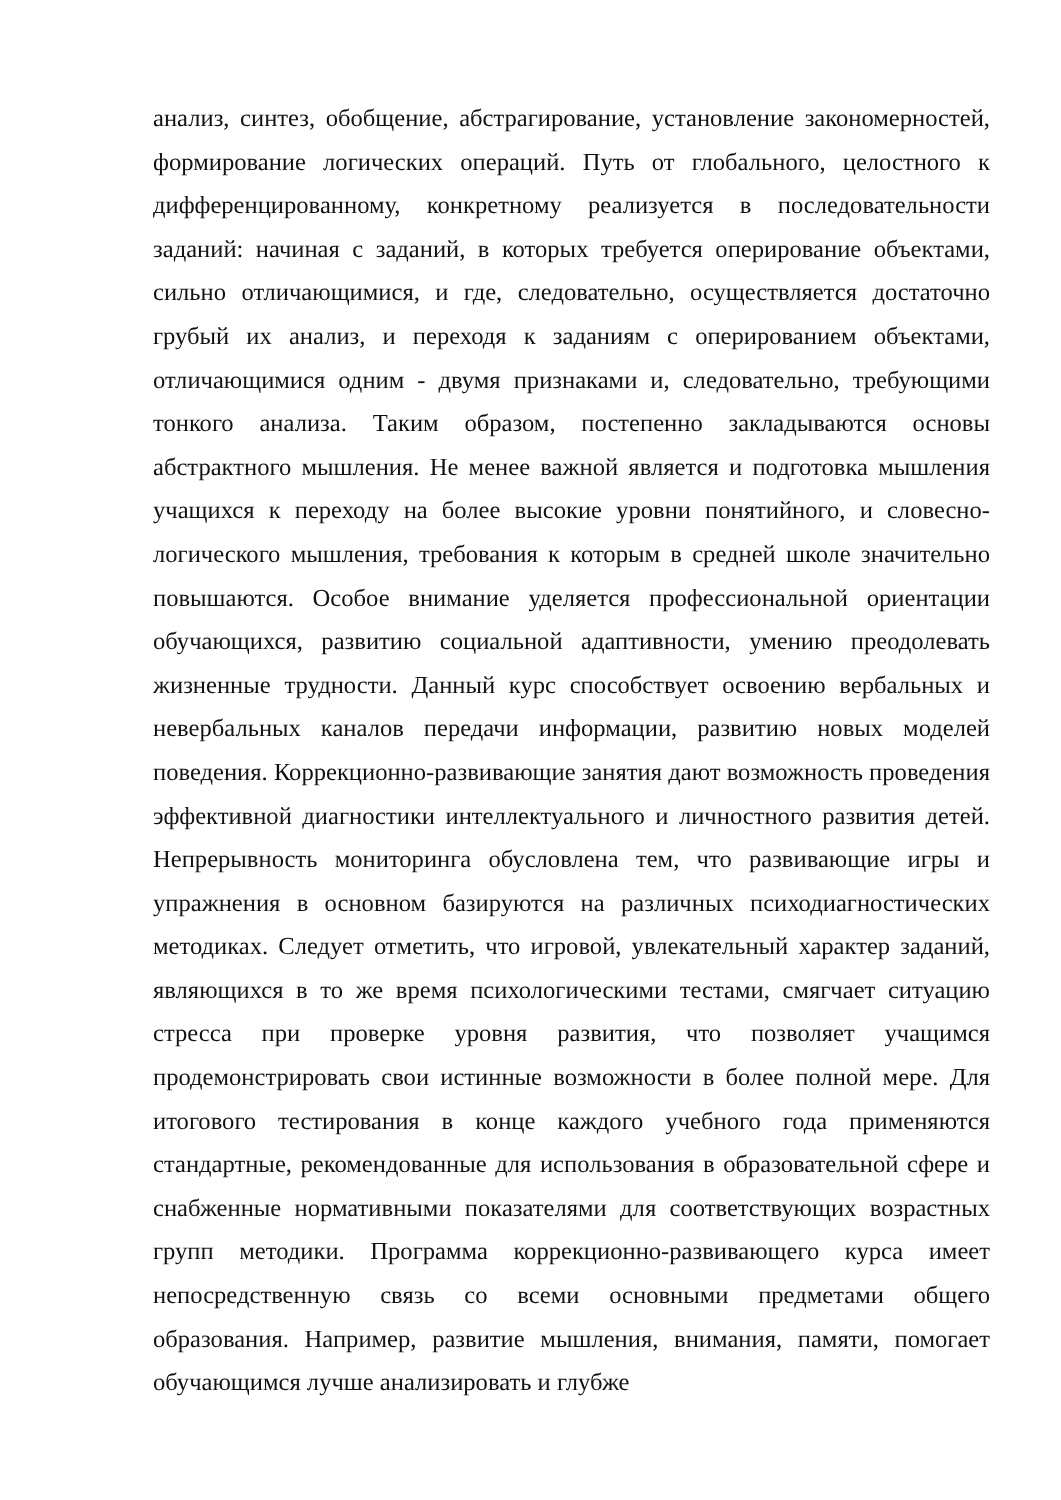анализ, синтез, обобщение, абстрагирование, установление закономерностей, формирование логических операций. Путь от глобального, целостного к дифференцированному, конкретному реализуется в последовательности заданий: начиная с заданий, в которых требуется оперирование объектами, сильно отличающимися, и где, следовательно, осуществляется достаточно грубый их анализ, и переходя к заданиям с оперированием объектами, отличающимися одним - двумя признаками и, следовательно, требующими тонкого анализа. Таким образом, постепенно закладываются основы абстрактного мышления. Не менее важной является и подготовка мышления учащихся к переходу на более высокие уровни понятийного, и словесно-логического мышления, требования к которым в средней школе значительно повышаются. Особое внимание уделяется профессиональной ориентации обучающихся, развитию социальной адаптивности, умению преодолевать жизненные трудности. Данный курс способствует освоению вербальных и невербальных каналов передачи информации, развитию новых моделей поведения. Коррекционно-развивающие занятия дают возможность проведения эффективной диагностики интеллектуального и личностного развития детей. Непрерывность мониторинга обусловлена тем, что развивающие игры и упражнения в основном базируются на различных психодиагностических методиках. Следует отметить, что игровой, увлекательный характер заданий, являющихся в то же время психологическими тестами, смягчает ситуацию стресса при проверке уровня развития, что позволяет учащимся продемонстрировать свои истинные возможности в более полной мере. Для итогового тестирования в конце каждого учебного года применяются стандартные, рекомендованные для использования в образовательной сфере и снабженные нормативными показателями для соответствующих возрастных групп методики. Программа коррекционно-развивающего курса имеет непосредственную связь со всеми основными предметами общего образования. Например, развитие мышления, внимания, памяти, помогает обучающимся лучше анализировать и глубже